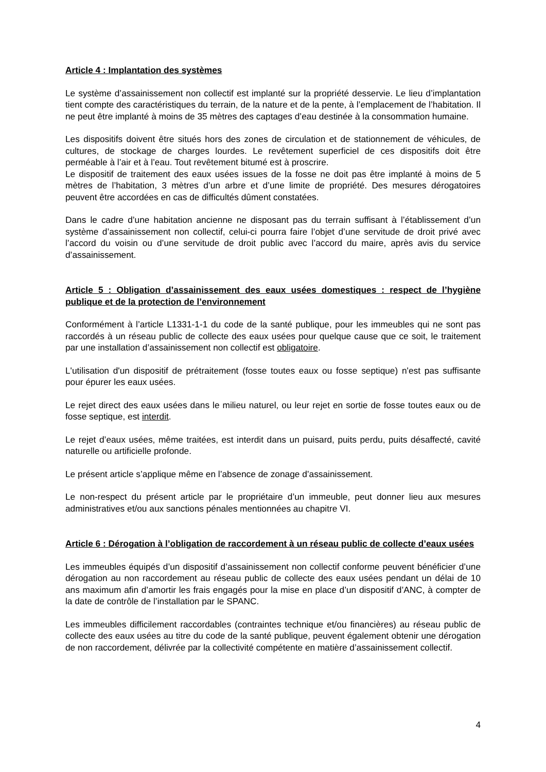Article 4 : Implantation des systèmes
Le système d’assainissement non collectif est implanté sur la propriété desservie. Le lieu d’implantation tient compte des caractéristiques du terrain, de la nature et de la pente, à l’emplacement de l’habitation. Il ne peut être implanté à moins de 35 mètres des captages d’eau destinée à la consommation humaine.
Les dispositifs doivent être situés hors des zones de circulation et de stationnement de véhicules, de cultures, de stockage de charges lourdes. Le revêtement superficiel de ces dispositifs doit être perméable à l’air et à l’eau. Tout revêtement bitumé est à proscrire.
Le dispositif de traitement des eaux usées issues de la fosse ne doit pas être implanté à moins de 5 mètres de l’habitation, 3 mètres d’un arbre et d’une limite de propriété. Des mesures dérogatoires peuvent être accordées en cas de difficultés dûment constatées.
Dans le cadre d’une habitation ancienne ne disposant pas du terrain suffisant à l’établissement d’un système d’assainissement non collectif, celui-ci pourra faire l’objet d’une servitude de droit privé avec l’accord du voisin ou d’une servitude de droit public avec l’accord du maire, après avis du service d’assainissement.
Article 5 : Obligation d’assainissement des eaux usées domestiques : respect de l’hygiène publique et de la protection de l’environnement
Conformément à l’article L1331-1-1 du code de la santé publique, pour les immeubles qui ne sont pas raccordés à un réseau public de collecte des eaux usées pour quelque cause que ce soit, le traitement par une installation d’assainissement non collectif est obligatoire.
L'utilisation d'un dispositif de prétraitement (fosse toutes eaux ou fosse septique) n'est pas suffisante pour épurer les eaux usées.
Le rejet direct des eaux usées dans le milieu naturel, ou leur rejet en sortie de fosse toutes eaux ou de fosse septique, est interdit.
Le rejet d’eaux usées, même traitées, est interdit dans un puisard, puits perdu, puits désaffecté, cavité naturelle ou artificielle profonde.
Le présent article s’applique même en l’absence de zonage d’assainissement.
Le non-respect du présent article par le propriétaire d’un immeuble, peut donner lieu aux mesures administratives et/ou aux sanctions pénales mentionnées au chapitre VI.
Article 6 : Dérogation à l’obligation de raccordement à un réseau public de collecte d’eaux usées
Les immeubles équipés d’un dispositif d’assainissement non collectif conforme peuvent bénéficier d’une dérogation au non raccordement au réseau public de collecte des eaux usées pendant un délai de 10 ans maximum afin d’amortir les frais engagés pour la mise en place d’un dispositif d’ANC, à compter de la date de contrôle de l’installation par le SPANC.
Les immeubles difficilement raccordables (contraintes technique et/ou financières) au réseau public de collecte des eaux usées au titre du code de la santé publique, peuvent également obtenir une dérogation de non raccordement, délivrée par la collectivité compétente en matière d’assainissement collectif.
4